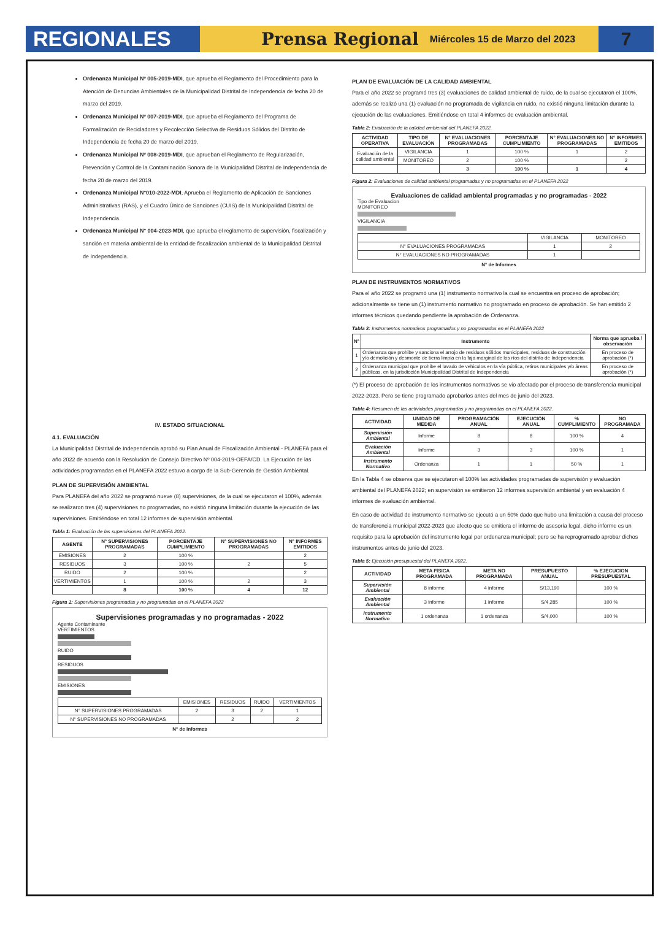REGIONALES
Prensa Regional
Miércoles 15 de Marzo del 2023
7
Ordenanza Municipal Nº 005-2019-MDI, que aprueba el Reglamento del Procedimiento para la Atención de Denuncias Ambientales de la Municipalidad Distrital de Independencia de fecha 20 de marzo del 2019.
Ordenanza Municipal Nº 007-2019-MDI, que aprueba el Reglamento del Programa de Formalización de Recicladores y Recolección Selectiva de Residuos Sólidos del Distrito de Independencia de fecha 20 de marzo del 2019.
Ordenanza Municipal Nº 008-2019-MDI, que aprueban el Reglamento de Regularización, Prevención y Control de la Contaminación Sonora de la Municipalidad Distrital de Independencia de fecha 20 de marzo del 2019.
Ordenanza Municipal N°010-2022-MDI, Aprueba el Reglamento de Aplicación de Sanciones Administrativas (RAS), y el Cuadro Único de Sanciones (CUIS) de la Municipalidad Distrital de Independencia.
Ordenanza Municipal N° 004-2023-MDI, que aprueba el reglamento de supervisión, fiscalización y sanción en materia ambiental de la entidad de fiscalización ambiental de la Municipalidad Distrital de Independencia.
IV. ESTADO SITUACIONAL
4.1. EVALUACIÓN
La Municipalidad Distrital de Independencia aprobó su Plan Anual de Fiscalización Ambiental - PLANEFA para el año 2022 de acuerdo con la Resolución de Consejo Directivo Nº 004-2019-OEFA/CD. La Ejecución de las actividades programadas en el PLANEFA 2022 estuvo a cargo de la Sub-Gerencia de Gestión Ambiental.
PLAN DE SUPERVISIÓN AMBIENTAL
Para PLANEFA del año 2022 se programó nueve (8) supervisiones, de la cual se ejecutaron el 100%, además se realizaron tres (4) supervisiones no programadas, no existió ninguna limitación durante la ejecución de las supervisiones. Emitiéndose en total 12 informes de supervisión ambiental.
Tabla 1: Evaluación de las supervisiones del PLANEFA 2022.
| AGENTE | N° SUPERVISIONES PROGRAMADAS | PORCENTAJE CUMPLIMIENTO | N° SUPERVISIONES NO PROGRAMADAS | N° INFORMES EMITIDOS |
| --- | --- | --- | --- | --- |
| EMISIONES | 2 | 100 % | | 2 |
| RESIDUOS | 3 | 100 % | 2 | 5 |
| RUIDO | 2 | 100 % | | 2 |
| VERTIMIENTOS | 1 | 100 % | 2 | 3 |
| | 8 | 100 % | 4 | 12 |
Figura 1: Supervisiones programadas y no programadas en el PLANEFA 2022
Supervisiones programadas y no programadas - 2022
Agente Contaminante
VERTIMIENTOS
RUIDO
RESIDUOS
EMISIONES
| | EMISIONES | RESIDUOS | RUIDO | VERTIMIENTOS |
| N° SUPERVISIONES PROGRAMADAS | 2 | 3 | 2 | 1 |
| N° SUPERVISIONES NO PROGRAMADAS | | 2 | | 2 |
N° de Informes
PLAN DE EVALUACIÓN DE LA CALIDAD AMBIENTAL
Para el año 2022 se programó tres (3) evaluaciones de calidad ambiental de ruido, de la cual se ejecutaron el 100%, además se realizó una (1) evaluación no programada de vigilancia en ruido, no existió ninguna limitación durante la ejecución de las evaluaciones. Emitiéndose en total 4 informes de evaluación ambiental.
Tabla 2: Evaluación de la calidad ambiental del PLANEFA 2022.
| ACTIVIDAD OPERATIVA | TIPO DE EVALUACIÓN | N° EVALUACIONES PROGRAMADAS | PORCENTAJE CUMPLIMIENTO | N° EVALUACIONES NO PROGRAMADAS | N° INFORMES EMITIDOS |
| --- | --- | --- | --- | --- | --- |
| Evaluación de la calidad ambiental | VIGILANCIA | 1 | 100 % | 1 | 2 |
| | MONITOREO | 2 | 100 % | | 2 |
| | | 3 | 100 % | 1 | 4 |
Figura 2: Evaluaciones de calidad ambiental programadas y no programadas en el PLANEFA 2022
Evaluaciones de calidad ambiental programadas y no programadas - 2022
Tipo de Evaluacion
MONITOREO
VIGILANCIA
| | VIGILANCIA | MONITOREO |
| N° EVALUACIONES PROGRAMADAS | 1 | 2 |
| N° EVALUACIONES NO PROGRAMADAS | 1 | |
N° de Informes
PLAN DE INSTRUMENTOS NORMATIVOS
Para el año 2022 se programó una (1) instrumento normativo la cual se encuentra en proceso de aprobación; adicionalmente se tiene un (1) instrumento normativo no programado en proceso de aprobación. Se han emitido 2 informes técnicos quedando pendiente la aprobación de Ordenanza.
Tabla 3: Instrumentos normativos programados y no programados en el PLANEFA 2022
| N° | Instrumento | Norma que aprueba / observación |
| --- | --- | --- |
| 1 | Ordenanza que prohibe y sanciona el arrojo de residuos sólidos municipales, residuos de construcción y/o demolición y desmonte de tierra limpia en la faja marginal de los ríos del distrito de Independencia | En proceso de aprobación (*) |
| 2 | Ordenanza municipal que prohibe el lavado de vehiculos en la vía pública, retiros municipales y/o áreas públicas, en la jurisdicción Municipalidad Distrital de Independencia | En proceso de aprobación (*) |
(*) El proceso de aprobación de los instrumentos normativos se vio afectado por el proceso de transferencia municipal 2022-2023. Pero se tiene programado aprobarlos antes del mes de junio del 2023.
Tabla 4: Resumen de las actividades programadas y no programadas en el PLANEFA 2022.
| ACTIVIDAD | UNIDAD DE MEDIDA | PROGRAMACIÓN ANUAL | EJECUCIÓN ANUAL | % CUMPLIMIENTO | NO PROGRAMADA |
| --- | --- | --- | --- | --- | --- |
| Supervisión Ambiental | Informe | 8 | 8 | 100 % | 4 |
| Evaluación Ambiental | Informe | 3 | 3 | 100 % | 1 |
| Instrumento Normativo | Ordenanza | 1 | 1 | 50 % | 1 |
En la Tabla 4 se observa que se ejecutaron el 100% las actividades programadas de supervisión y evaluación ambiental del PLANEFA 2022; en supervisión se emitieron 12 informes supervisión ambiental y en evaluación 4 informes de evaluación ambiental.
En caso de actividad de instrumento normativo se ejecutó a un 50% dado que hubo una limitación a causa del proceso de transferencia municipal 2022-2023 que afecto que se emitiera el informe de asesoría legal, dicho informe es un requisito para la aprobación del instrumento legal por ordenanza municipal; pero se ha reprogramado aprobar dichos instrumentos antes de junio del 2023.
Tabla 5: Ejecución presupuestal del PLANEFA 2022.
| ACTIVIDAD | META FISICA PROGRAMADA | META NO PROGRAMADA | PRESUPUESTO ANUAL | % EJECUCION PRESUPUESTAL |
| --- | --- | --- | --- | --- |
| Supervisión Ambiental | 8 informe | 4 informe | S/13,190 | 100 % |
| Evaluación Ambiental | 3 informe | 1 informe | S/4,285 | 100 % |
| Instrumento Normativo | 1 ordenanza | 1 ordenanza | S/4,000 | 100 % |